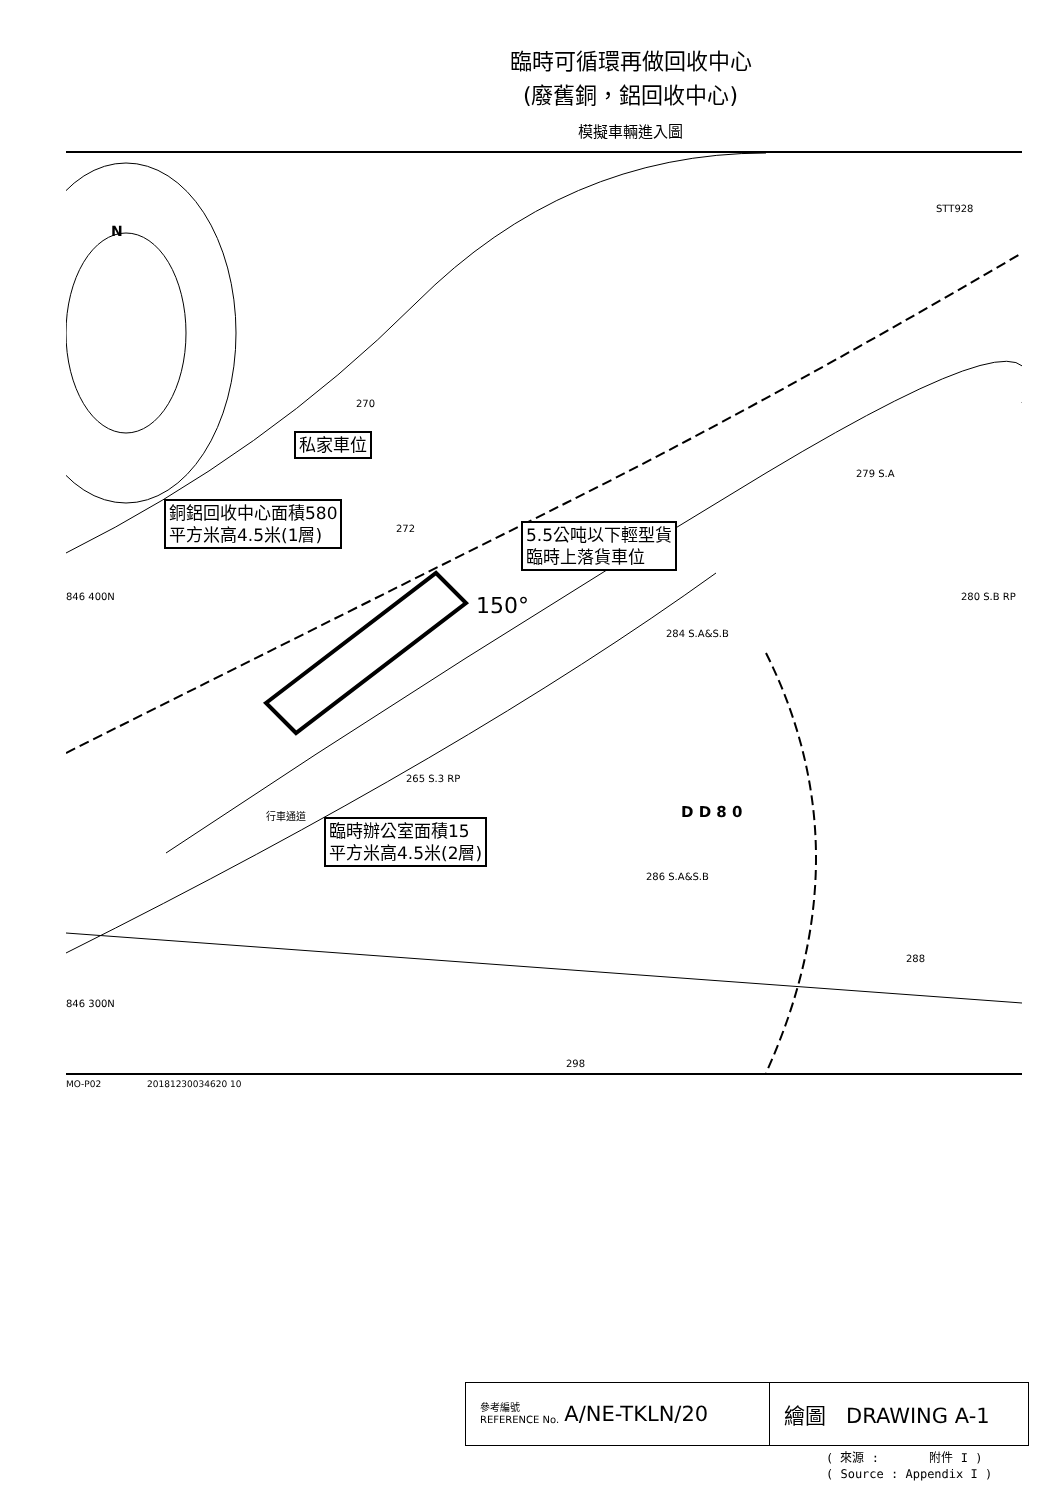臨時可循環再做回收中心
(廢舊銅，鋁回收中心)
模擬車輛進入圖
N
STT928
私家車位
銅鋁回收中心面積580
平方米高4.5米(1層)
5.5公吨以下輕型貨
臨時上落貨車位
150°
846 400N
272
270
279 S.A
280 S.B RP
284 S.A&S.B
265 S.3 RP
D D 8 0
行車通道
臨時辦公室面積15
平方米高4.5米(2層)
286 S.A&S.B
288
846 300N
298
MO-P02 20181230034620 10
參考編號
REFERENCE No. A/NE-TKLN/20
繪圖 DRAWING A-1
( 來源 : 附件 I )
( Source : Appendix I )